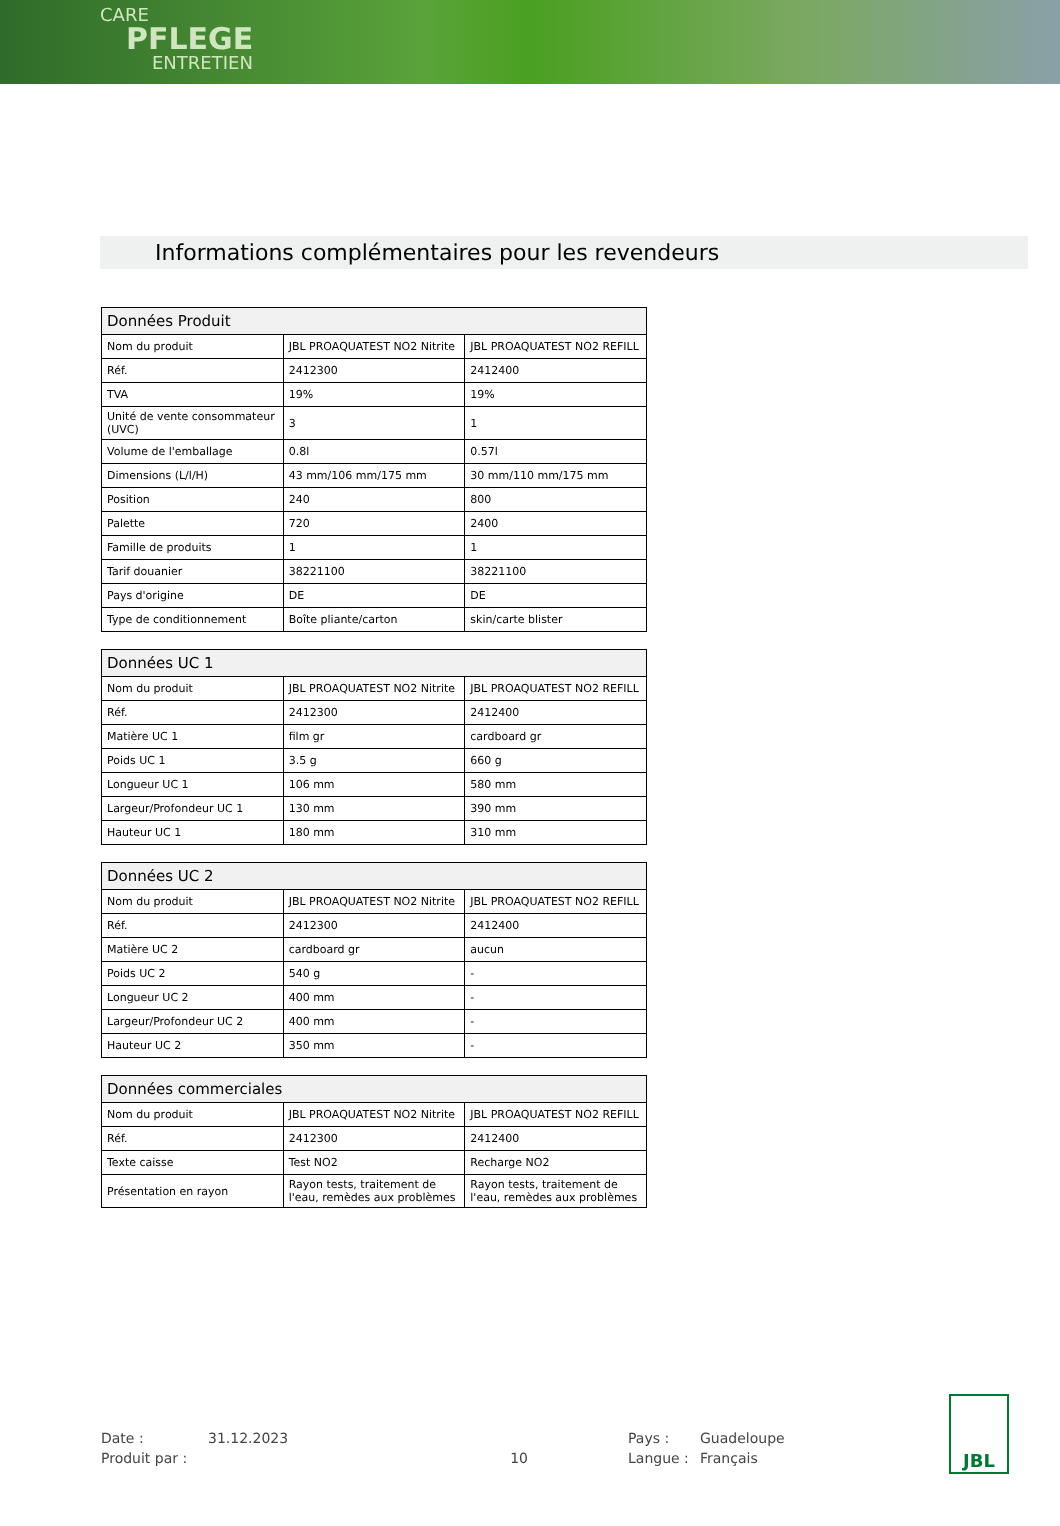CARE
PFLEGE
ENTRETIEN
Informations complémentaires pour les revendeurs
| Données Produit | | |
| --- | --- | --- |
| Nom du produit | JBL PROAQUATEST NO2 Nitrite | JBL PROAQUATEST NO2 REFILL |
| Réf. | 2412300 | 2412400 |
| TVA | 19% | 19% |
| Unité de vente consommateur (UVC) | 3 | 1 |
| Volume de l'emballage | 0.8l | 0.57l |
| Dimensions (L/l/H) | 43 mm/106 mm/175 mm | 30 mm/110 mm/175 mm |
| Position | 240 | 800 |
| Palette | 720 | 2400 |
| Famille de produits | 1 | 1 |
| Tarif douanier | 38221100 | 38221100 |
| Pays d'origine | DE | DE |
| Type de conditionnement | Boîte pliante/carton | skin/carte blister |
| Données UC 1 | | |
| --- | --- | --- |
| Nom du produit | JBL PROAQUATEST NO2 Nitrite | JBL PROAQUATEST NO2 REFILL |
| Réf. | 2412300 | 2412400 |
| Matière UC 1 | film gr | cardboard gr |
| Poids UC 1 | 3.5 g | 660 g |
| Longueur UC 1 | 106 mm | 580 mm |
| Largeur/Profondeur UC 1 | 130 mm | 390 mm |
| Hauteur UC 1 | 180 mm | 310 mm |
| Données UC 2 | | |
| --- | --- | --- |
| Nom du produit | JBL PROAQUATEST NO2 Nitrite | JBL PROAQUATEST NO2 REFILL |
| Réf. | 2412300 | 2412400 |
| Matière UC 2 | cardboard gr | aucun |
| Poids UC 2 | 540 g | - |
| Longueur UC 2 | 400 mm | - |
| Largeur/Profondeur UC 2 | 400 mm | - |
| Hauteur UC 2 | 350 mm | - |
| Données commerciales | | |
| --- | --- | --- |
| Nom du produit | JBL PROAQUATEST NO2 Nitrite | JBL PROAQUATEST NO2 REFILL |
| Réf. | 2412300 | 2412400 |
| Texte caisse | Test NO2 | Recharge NO2 |
| Présentation en rayon | Rayon tests, traitement de l'eau, remèdes aux problèmes | Rayon tests, traitement de l'eau, remèdes aux problèmes |
Date :
31.12.2023
Pays :
Guadeloupe
Produit par :
10
Langue :
Français
JBL